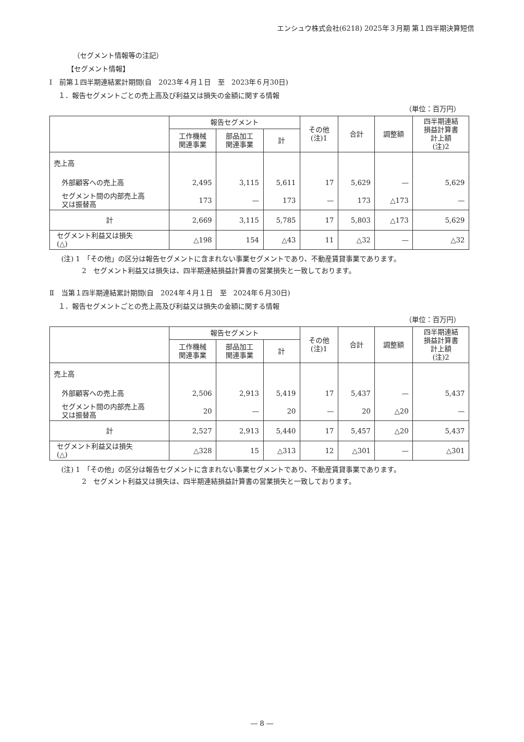エンシュウ株式会社(6218) 2025年３月期 第１四半期決算短信
（セグメント情報等の注記）
【セグメント情報】
Ⅰ　前第１四半期連結累計期間(自　2023年４月１日　至　2023年６月30日)
１．報告セグメントごとの売上高及び利益又は損失の金額に関する情報
（単位：百万円）
| | 報告セグメント | | | その他 (注)1 | 合計 | 調整額 | 四半期連結 損益計算書 計上額 (注)2 |
| --- | --- | --- | --- | --- | --- | --- | --- |
| | 工作機械 関連事業 | 部品加工 関連事業 | 計 | | | | |
| 売上高 | | | | | | | |
| 外部顧客への売上高 | 2,495 | 3,115 | 5,611 | 17 | 5,629 | — | 5,629 |
| セグメント間の内部売上高 又は振替高 | 173 | — | 173 | — | 173 | △173 | — |
| 計 | 2,669 | 3,115 | 5,785 | 17 | 5,803 | △173 | 5,629 |
| セグメント利益又は損失 (△) | △198 | 154 | △43 | 11 | △32 | — | △32 |
(注) 1　「その他」の区分は報告セグメントに含まれない事業セグメントであり、不動産賃貸事業であります。
2　セグメント利益又は損失は、四半期連結損益計算書の営業損失と一致しております。
Ⅱ　当第１四半期連結累計期間(自　2024年４月１日　至　2024年６月30日)
１．報告セグメントごとの売上高及び利益又は損失の金額に関する情報
（単位：百万円）
| | 報告セグメント | | | その他 (注)1 | 合計 | 調整額 | 四半期連結 損益計算書 計上額 (注)2 |
| --- | --- | --- | --- | --- | --- | --- | --- |
| | 工作機械 関連事業 | 部品加工 関連事業 | 計 | | | | |
| 売上高 | | | | | | | |
| 外部顧客への売上高 | 2,506 | 2,913 | 5,419 | 17 | 5,437 | — | 5,437 |
| セグメント間の内部売上高 又は振替高 | 20 | — | 20 | — | 20 | △20 | — |
| 計 | 2,527 | 2,913 | 5,440 | 17 | 5,457 | △20 | 5,437 |
| セグメント利益又は損失 (△) | △328 | 15 | △313 | 12 | △301 | — | △301 |
(注) 1　「その他」の区分は報告セグメントに含まれない事業セグメントであり、不動産賃貸事業であります。
2　セグメント利益又は損失は、四半期連結損益計算書の営業損失と一致しております。
― 8 ―